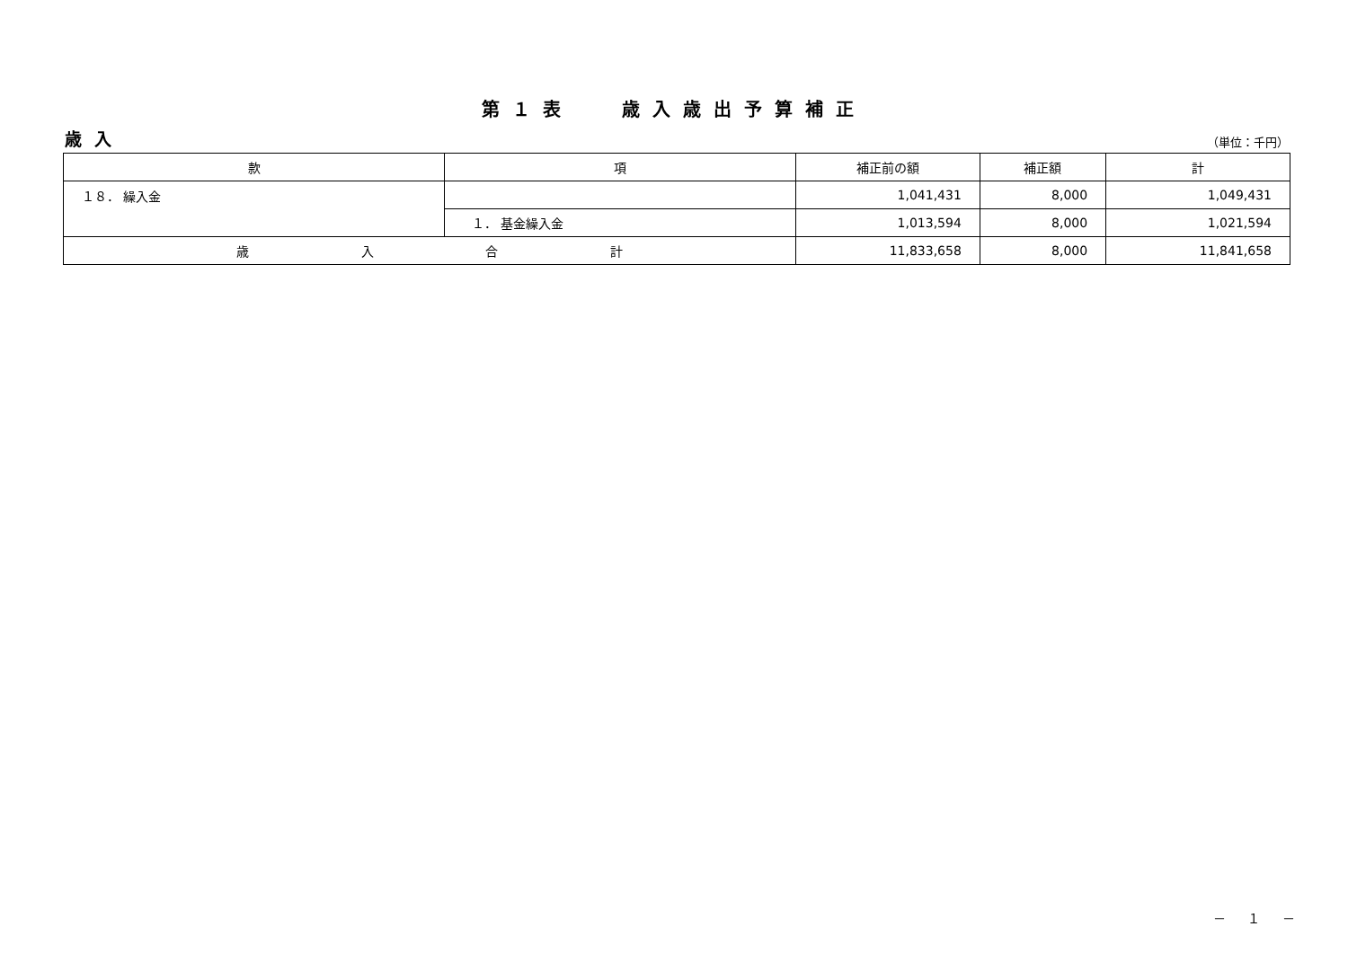第１表　 歳入歳出予算補正
歳入 （単位：千円）
| 款 | 項 | 補正前の額 | 補正額 | 計 |
| --- | --- | --- | --- | --- |
| １８． 繰入金 | | 1,041,431 | 8,000 | 1,049,431 |
| | １． 基金繰入金 | 1,013,594 | 8,000 | 1,021,594 |
| 歳 入 合 計 | | 11,833,658 | 8,000 | 11,841,658 |
－ １ －